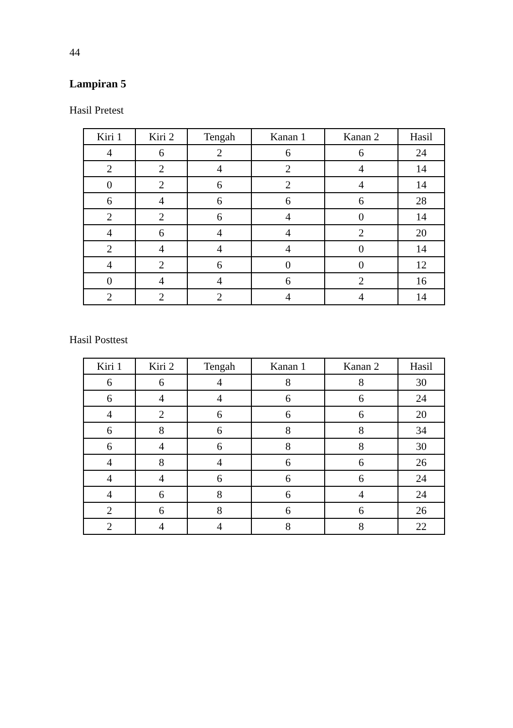44
Lampiran 5
Hasil Pretest
| Kiri 1 | Kiri 2 | Tengah | Kanan 1 | Kanan 2 | Hasil |
| --- | --- | --- | --- | --- | --- |
| 4 | 6 | 2 | 6 | 6 | 24 |
| 2 | 2 | 4 | 2 | 4 | 14 |
| 0 | 2 | 6 | 2 | 4 | 14 |
| 6 | 4 | 6 | 6 | 6 | 28 |
| 2 | 2 | 6 | 4 | 0 | 14 |
| 4 | 6 | 4 | 4 | 2 | 20 |
| 2 | 4 | 4 | 4 | 0 | 14 |
| 4 | 2 | 6 | 0 | 0 | 12 |
| 0 | 4 | 4 | 6 | 2 | 16 |
| 2 | 2 | 2 | 4 | 4 | 14 |
Hasil Posttest
| Kiri 1 | Kiri 2 | Tengah | Kanan 1 | Kanan 2 | Hasil |
| --- | --- | --- | --- | --- | --- |
| 6 | 6 | 4 | 8 | 8 | 30 |
| 6 | 4 | 4 | 6 | 6 | 24 |
| 4 | 2 | 6 | 6 | 6 | 20 |
| 6 | 8 | 6 | 8 | 8 | 34 |
| 6 | 4 | 6 | 8 | 8 | 30 |
| 4 | 8 | 4 | 6 | 6 | 26 |
| 4 | 4 | 6 | 6 | 6 | 24 |
| 4 | 6 | 8 | 6 | 4 | 24 |
| 2 | 6 | 8 | 6 | 6 | 26 |
| 2 | 4 | 4 | 8 | 8 | 22 |